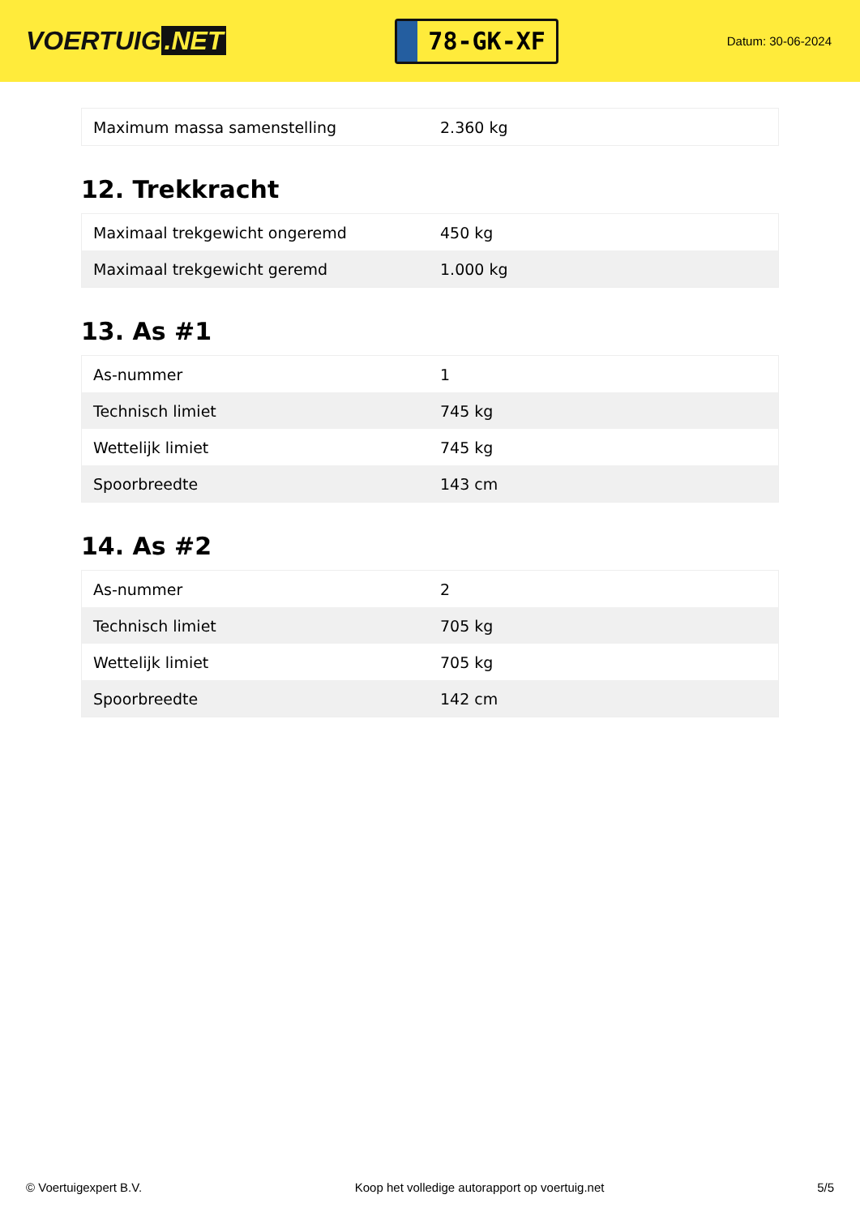VOERTUIG.NET
78-GK-XF
Datum: 30-06-2024
| Maximum massa samenstelling | 2.360 kg |
12. Trekkracht
| Maximaal trekgewicht ongeremd | 450 kg |
| Maximaal trekgewicht geremd | 1.000 kg |
13. As #1
| As-nummer | 1 |
| Technisch limiet | 745 kg |
| Wettelijk limiet | 745 kg |
| Spoorbreedte | 143 cm |
14. As #2
| As-nummer | 2 |
| Technisch limiet | 705 kg |
| Wettelijk limiet | 705 kg |
| Spoorbreedte | 142 cm |
© Voertuigexpert B.V. Koop het volledige autorapport op voertuig.net 5/5